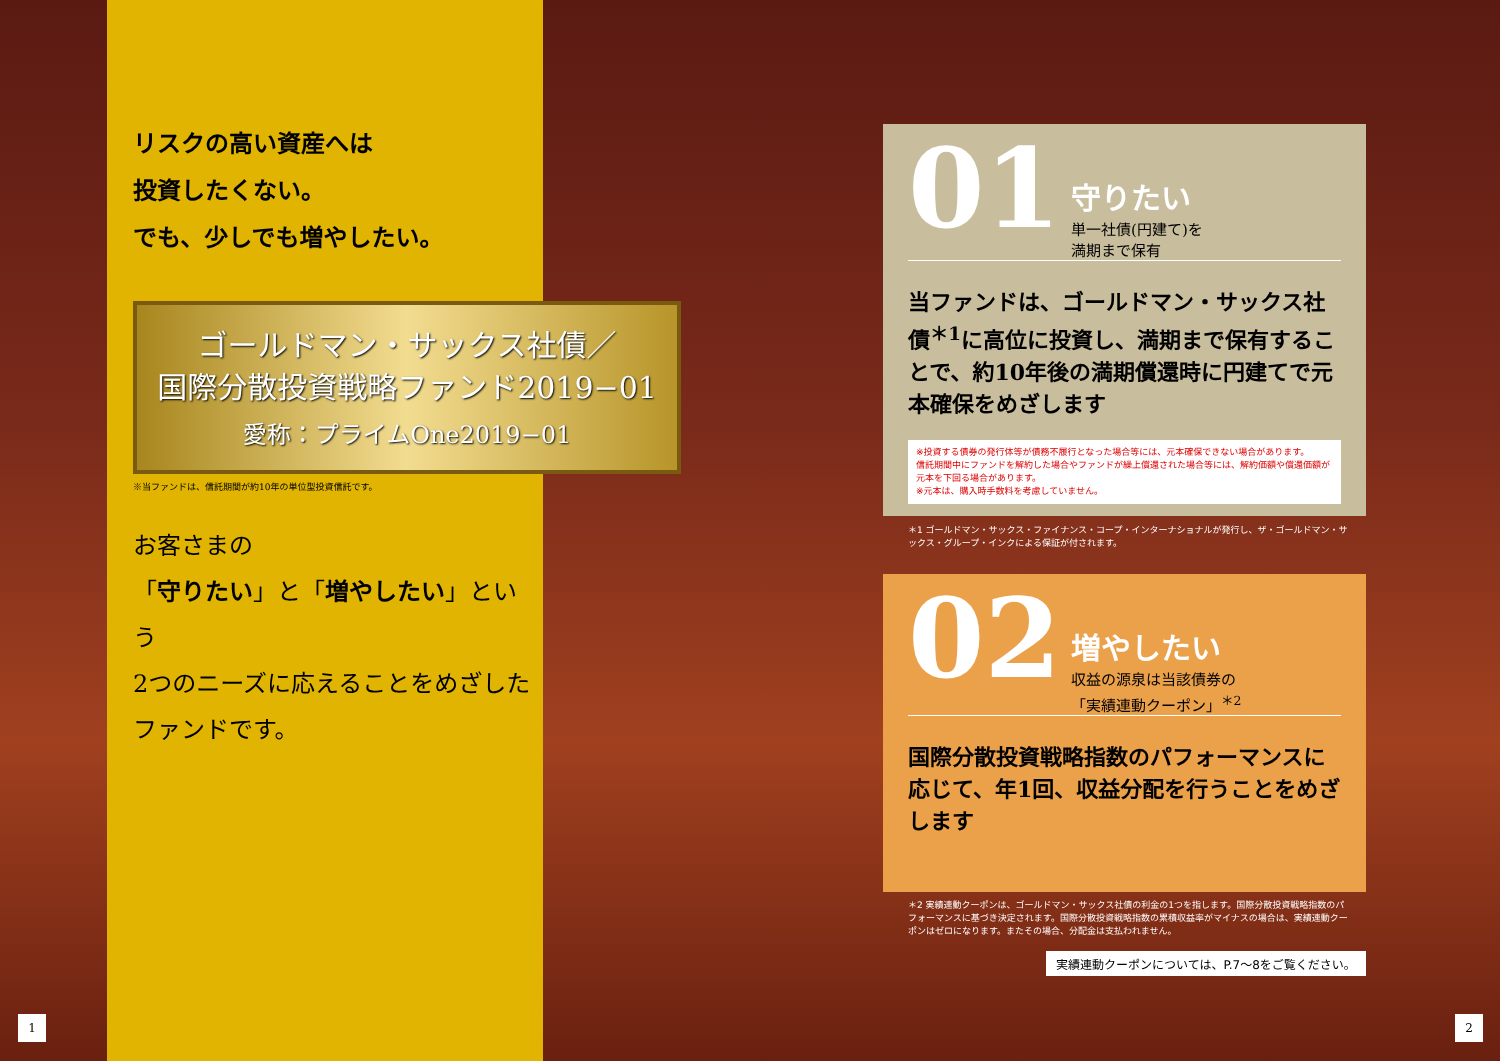リスクの高い資産へは
投資したくない。
でも、少しでも増やしたい。
ゴールドマン・サックス社債／
国際分散投資戦略ファンド2019−01
愛称：プライムOne2019−01
※当ファンドは、信託期間が約10年の単位型投資信託です。
お客さまの
「守りたい」と「増やしたい」という
2つのニーズに応えることをめざした
ファンドです。
01
守りたい
単一社債(円建て)を
満期まで保有
当ファンドは、ゴールドマン・サックス社債<sup>＊1</sup>に高位に投資し、満期まで保有することで、約10年後の満期償還時に円建てで元本確保をめざします
※投資する債券の発行体等が債務不履行となった場合等には、元本確保できない場合があります。
信託期間中にファンドを解約した場合やファンドが繰上償還された場合等には、解約価額や償還価額が元本を下回る場合があります。
※元本は、購入時手数料を考慮していません。
＊1 ゴールドマン・サックス・ファイナンス・コープ・インターナショナルが発行し、ザ・ゴールドマン・サックス・グループ・インクによる保証が付されます。
02
増やしたい
収益の源泉は当該債券の
「実績連動クーポン」<sup>＊2</sup>
国際分散投資戦略指数のパフォーマンスに応じて、年1回、収益分配を行うことをめざします
＊2 実績連動クーポンは、ゴールドマン・サックス社債の利金の1つを指します。国際分散投資戦略指数のパフォーマンスに基づき決定されます。国際分散投資戦略指数の累積収益率がマイナスの場合は、実績連動クーポンはゼロになります。またその場合、分配金は支払われません。
実績連動クーポンについては、P.7〜8をご覧ください。
1 2